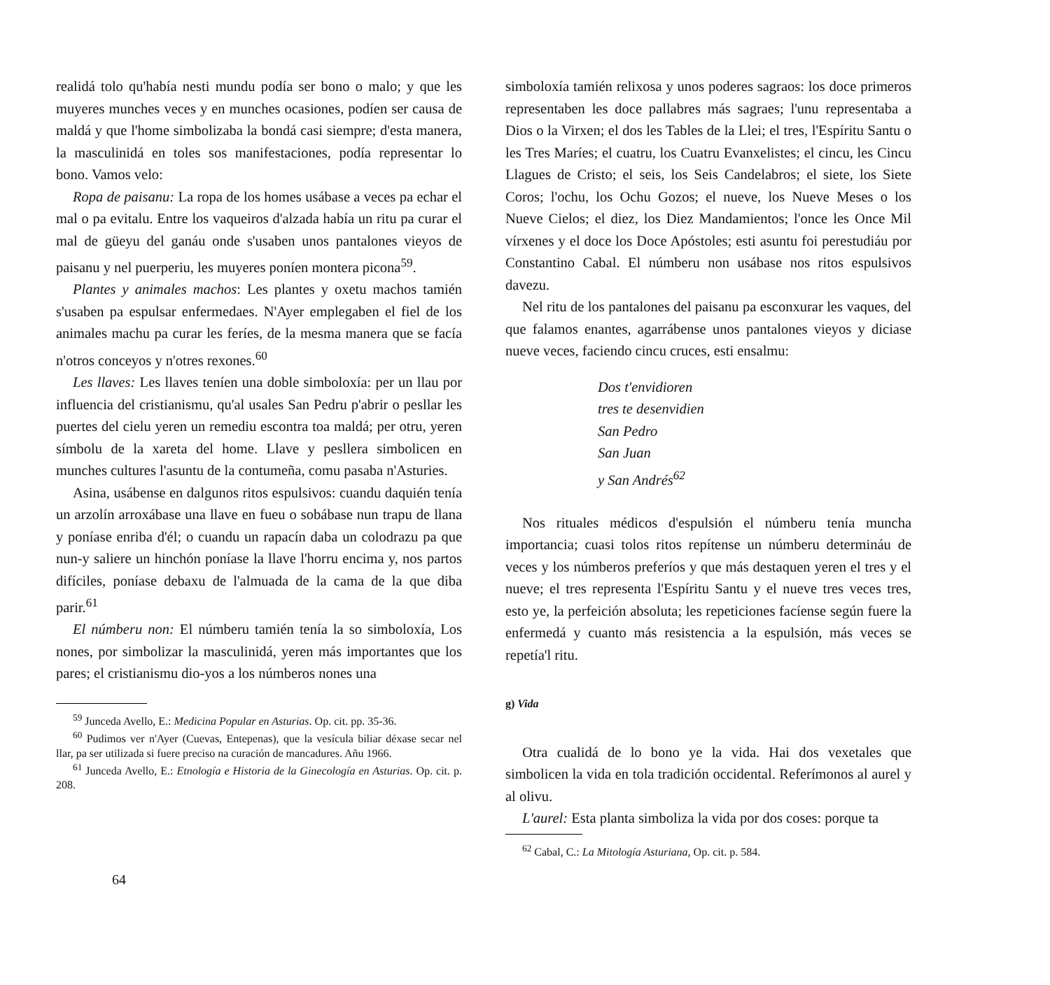realidá tolo qu'había nesti mundu podía ser bono o malo; y que les muyeres munches veces y en munches ocasiones, podíen ser causa de maldá y que l'home simbolizaba la bondá casi siempre; d'esta manera, la masculinidá en toles sos manifestaciones, podía representar lo bono. Vamos velo:
Ropa de paisanu: La ropa de los homes usábase a veces pa echar el mal o pa evitalu. Entre los vaqueiros d'alzada había un ritu pa curar el mal de güeyu del ganáu onde s'usaben unos pantalones vieyos de paisanu y nel puerperiu, les muyeres poníen montera picona<sup>59</sup>.
Plantes y animales machos: Les plantes y oxetu machos tamién s'usaben pa espulsar enfermedaes. N'Ayer emplegaben el fiel de los animales machu pa curar les feríes, de la mesma manera que se facía n'otros conceyos y n'otres rexones.<sup>60</sup>
Les llaves: Les llaves teníen una doble simboloxía: per un llau por influencia del cristianismu, qu'al usales San Pedru p'abrir o pesllar les puertes del cielu yeren un remediu escontra toa maldá; per otru, yeren símbolu de la xareta del home. Llave y pesllera simbolicen en munches cultures l'asuntu de la contumeña, comu pasaba n'Asturies.
Asina, usábense en dalgunos ritos espulsivos: cuandu daquién tenía un arzolín arroxábase una llave en fueu o sobábase nun trapu de llana y poníase enriba d'él; o cuandu un rapacín daba un colodrazu pa que nun-y saliere un hinchón poníase la llave l'horru encima y, nos partos difíciles, poníase debaxu de l'almuada de la cama de la que diba parir.<sup>61</sup>
El númberu non: El númberu tamién tenía la so simboloxía, Los nones, por simbolizar la masculinidá, yeren más importantes que los pares; el cristianismu dio-yos a los númberos nones una
<sup>59</sup> Junceda Avello, E.: Medicina Popular en Asturias. Op. cit. pp. 35-36.
<sup>60</sup> Pudimos ver n'Ayer (Cuevas, Entepenas), que la vesícula biliar déxase secar nel llar, pa ser utilizada si fuere preciso na curación de mancadures. Añu 1966.
<sup>61</sup> Junceda Avello, E.: Etnología e Historia de la Ginecología en Asturias. Op. cit. p. 208.
64
simboloxía tamién relixosa y unos poderes sagraos: los doce primeros representaben les doce pallabres más sagraes; l'unu representaba a Dios o la Virxen; el dos les Tables de la Llei; el tres, l'Espíritu Santu o les Tres Maríes; el cuatru, los Cuatru Evanxelistes; el cincu, les Cincu Llagues de Cristo; el seis, los Seis Candelabros; el siete, los Siete Coros; l'ochu, los Ochu Gozos; el nueve, los Nueve Meses o los Nueve Cielos; el diez, los Diez Mandamientos; l'once les Once Mil vírxenes y el doce los Doce Apóstoles; esti asuntu foi perestudiáu por Constantino Cabal. El númberu non usábase nos ritos espulsivos davezu.
Nel ritu de los pantalones del paisanu pa esconxurar les vaques, del que falamos enantes, agarrábense unos pantalones vieyos y diciase nueve veces, faciendo cincu cruces, esti ensalmu:
Dos t'envidioren
tres te desenvidien
San Pedro
San Juan
y San Andrés<sup>62</sup>
Nos rituales médicos d'espulsión el númberu tenía muncha importancia; cuasi tolos ritos repítense un númberu determináu de veces y los númberos preferíos y que más destaquen yeren el tres y el nueve; el tres representa l'Espíritu Santu y el nueve tres veces tres, esto ye, la perfeición absoluta; les repeticiones facíense según fuere la enfermedá y cuanto más resistencia a la espulsión, más veces se repetía'l ritu.
g) Vida
Otra cualidá de lo bono ye la vida. Hai dos vexetales que simbolicen la vida en tola tradición occidental. Referímonos al aurel y al olivu.
L'aurel: Esta planta simboliza la vida por dos coses: porque ta
<sup>62</sup> Cabal, C.: La Mitología Asturiana, Op. cit. p. 584.